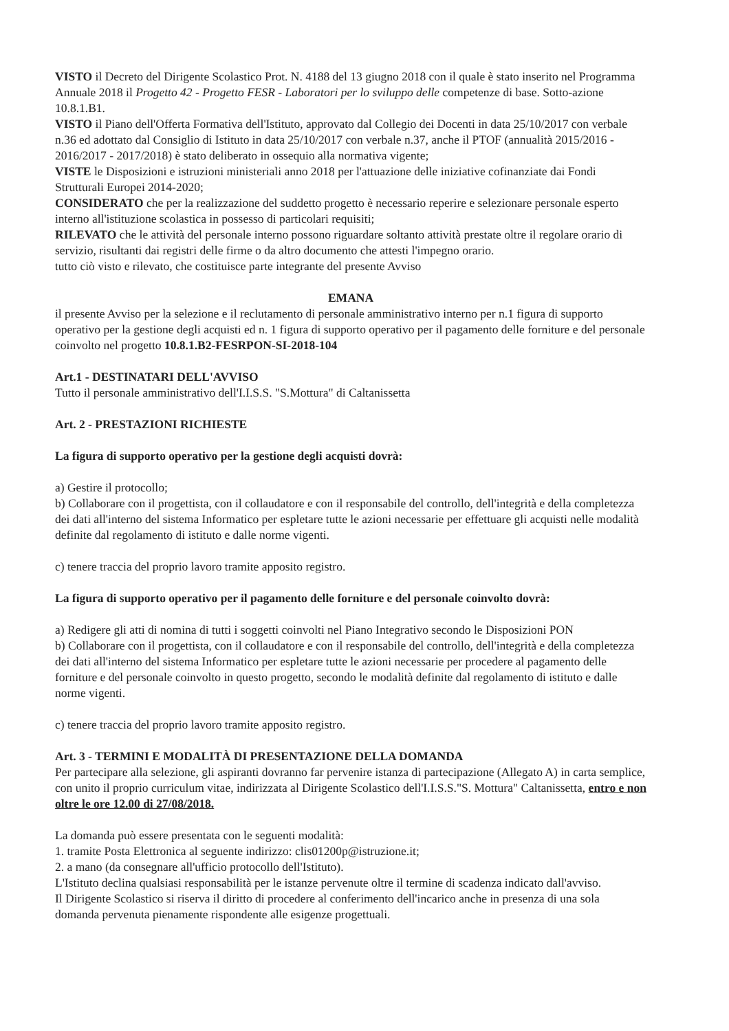VISTO il Decreto del Dirigente Scolastico Prot. N. 4188 del 13 giugno 2018 con il quale è stato inserito nel Programma Annuale 2018 il Progetto 42 - Progetto FESR - Laboratori per lo sviluppo delle competenze di base. Sotto-azione 10.8.1.B1.
VISTO il Piano dell'Offerta Formativa dell'Istituto, approvato dal Collegio dei Docenti in data 25/10/2017 con verbale n.36 ed adottato dal Consiglio di Istituto in data 25/10/2017 con verbale n.37, anche il PTOF (annualità 2015/2016 - 2016/2017 - 2017/2018) è stato deliberato in ossequio alla normativa vigente;
VISTE le Disposizioni e istruzioni ministeriali anno 2018 per l'attuazione delle iniziative cofinanziate dai Fondi Strutturali Europei 2014-2020;
CONSIDERATO che per la realizzazione del suddetto progetto è necessario reperire e selezionare personale esperto interno all'istituzione scolastica in possesso di particolari requisiti;
RILEVATO che le attività del personale interno possono riguardare soltanto attività prestate oltre il regolare orario di servizio, risultanti dai registri delle firme o da altro documento che attesti l'impegno orario.
tutto ciò visto e rilevato, che costituisce parte integrante del presente Avviso
EMANA
il presente Avviso per la selezione e il reclutamento di personale amministrativo interno per n.1 figura di supporto operativo per la gestione degli acquisti ed n. 1 figura di supporto operativo per il pagamento delle forniture e del personale coinvolto nel progetto 10.8.1.B2-FESRPON-SI-2018-104
Art.1 - DESTINATARI DELL'AVVISO
Tutto il personale amministrativo dell'I.I.S.S. "S.Mottura" di Caltanissetta
Art. 2 - PRESTAZIONI RICHIESTE
La figura di supporto operativo per la gestione degli acquisti dovrà:
a) Gestire il protocollo;
b) Collaborare con il progettista, con il collaudatore e con il responsabile del controllo, dell'integrità e della completezza dei dati all'interno del sistema Informatico per espletare tutte le azioni necessarie per effettuare gli acquisti nelle modalità definite dal regolamento di istituto e dalle norme vigenti.
c) tenere traccia del proprio lavoro tramite apposito registro.
La figura di supporto operativo per il pagamento delle forniture e del personale coinvolto dovrà:
a) Redigere gli atti di nomina di tutti i soggetti coinvolti nel Piano Integrativo secondo le Disposizioni PON
b) Collaborare con il progettista, con il collaudatore e con il responsabile del controllo, dell'integrità e della completezza dei dati all'interno del sistema Informatico per espletare tutte le azioni necessarie per procedere al pagamento delle forniture e del personale coinvolto in questo progetto, secondo le modalità definite dal regolamento di istituto e dalle norme vigenti.
c) tenere traccia del proprio lavoro tramite apposito registro.
Art. 3 - TERMINI E MODALITÀ DI PRESENTAZIONE DELLA DOMANDA
Per partecipare alla selezione, gli aspiranti dovranno far pervenire istanza di partecipazione (Allegato A) in carta semplice, con unito il proprio curriculum vitae, indirizzata al Dirigente Scolastico dell'I.I.S.S."S. Mottura" Caltanissetta, entro e non oltre le ore 12.00 di 27/08/2018.
La domanda può essere presentata con le seguenti modalità:
1. tramite Posta Elettronica al seguente indirizzo: clis01200p@istruzione.it;
2. a mano (da consegnare all'ufficio protocollo dell'Istituto).
L'Istituto declina qualsiasi responsabilità per le istanze pervenute oltre il termine di scadenza indicato dall'avviso.
Il Dirigente Scolastico si riserva il diritto di procedere al conferimento dell'incarico anche in presenza di una sola domanda pervenuta pienamente rispondente alle esigenze progettuali.